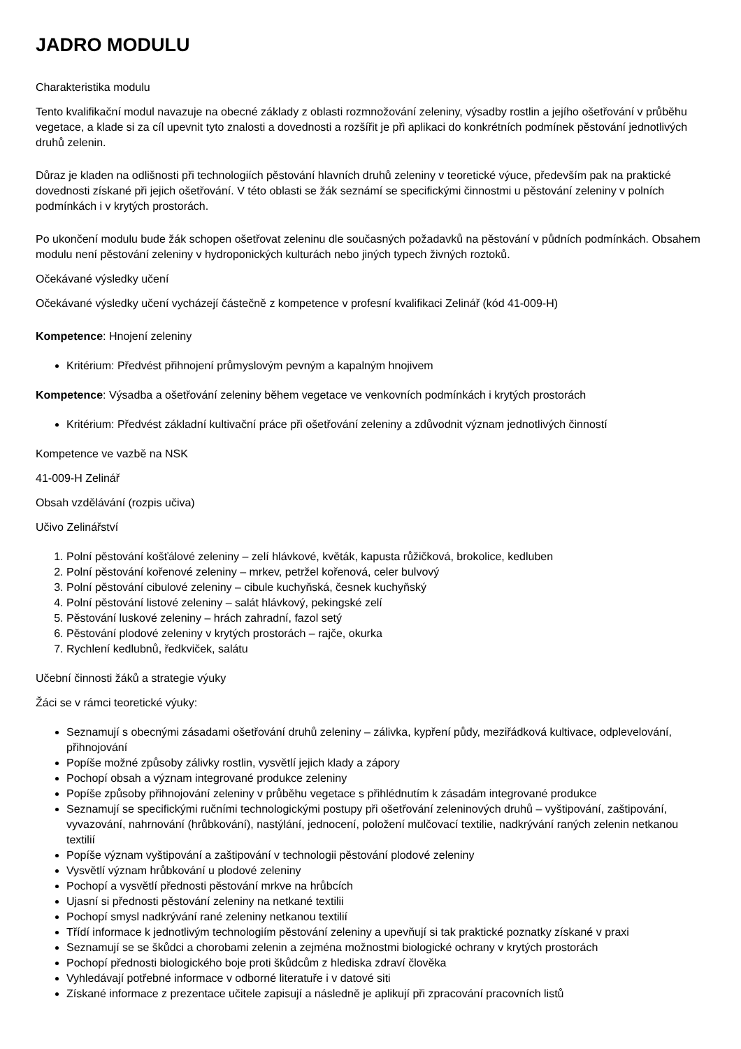JADRO MODULU
Charakteristika modulu
Tento kvalifikační modul navazuje na obecné základy z oblasti rozmnožování zeleniny, výsadby rostlin a jejího ošetřování v průběhu vegetace, a klade si za cíl upevnit tyto znalosti a dovednosti a rozšířit je při aplikaci do konkrétních podmínek pěstování jednotlivých druhů zelenin.
Důraz je kladen na odlišnosti při technologiích pěstování hlavních druhů zeleniny v teoretické výuce, především pak na praktické dovednosti získané při jejich ošetřování. V této oblasti se žák seznámí se specifickými činnostmi u pěstování zeleniny v polních podmínkách i v krytých prostorách.
Po ukončení modulu bude žák schopen ošetřovat zeleninu dle současných požadavků na pěstování v půdních podmínkách. Obsahem modulu není pěstování zeleniny v hydroponických kulturách nebo jiných typech živných roztoků.
Očekávané výsledky učení
Očekávané výsledky učení vycházejí částečně z kompetence v profesní kvalifikaci Zelinář (kód 41-009-H)
Kompetence: Hnojení zeleniny
Kritérium: Předvést přihnojení průmyslovým pevným a kapalným hnojivem
Kompetence: Výsadba a ošetřování zeleniny během vegetace ve venkovních podmínkách i krytých prostorách
Kritérium: Předvést základní kultivační práce při ošetřování zeleniny a zdůvodnit význam jednotlivých činností
Kompetence ve vazbě na NSK
41-009-H Zelinář
Obsah vzdělávání (rozpis učiva)
Učivo Zelinářství
1. Polní pěstování košťálové zeleniny – zelí hlávkové, květák, kapusta růžičková, brokolice, kedluben
2. Polní pěstování kořenové zeleniny – mrkev, petržel kořenová, celer bulvový
3. Polní pěstování cibulové zeleniny – cibule kuchyňská, česnek kuchyňský
4. Polní pěstování listové zeleniny – salát hlávkový, pekingské zelí
5. Pěstování luskové zeleniny – hrách zahradní, fazol setý
6. Pěstování plodové zeleniny v krytých prostorách – rajče, okurka
7. Rychlení kedlubnů, ředkviček, salátu
Učební činnosti žáků a strategie výuky
Žáci se v rámci teoretické výuky:
Seznamují s obecnými zásadami ošetřování druhů zeleniny – zálivka, kypření půdy, meziřádková kultivace, odplevelování, přihnojování
Popíše možné způsoby zálivky rostlin, vysvětlí jejich klady a zápory
Pochopí obsah a význam integrované produkce zeleniny
Popíše způsoby přihnojování zeleniny v průběhu vegetace s přihlédnutím k zásadám integrované produkce
Seznamují se specifickými ručními technologickými postupy při ošetřování zeleninových druhů – vyštipování, zaštipování, vyvazování, nahrnování (hrůbkování), nastýlání, jednocení, položení mulčovací textilie, nadkrývání raných zelenin netkanou textilií
Popíše význam vyštipování a zaštipování v technologii pěstování plodové zeleniny
Vysvětlí význam hrůbkování u plodové zeleniny
Pochopí a vysvětlí přednosti pěstování mrkve na hrůbcích
Ujasní si přednosti pěstování zeleniny na netkané textilii
Pochopí smysl nadkrývání rané zeleniny netkanou textilií
Třídí informace k jednotlivým technologiím pěstování zeleniny a upevňují si tak praktické poznatky získané v praxi
Seznamují se se škůdci a chorobami zelenin a zejména možnostmi biologické ochrany v krytých prostorách
Pochopí přednosti biologického boje proti škůdcům z hlediska zdraví člověka
Vyhledávají potřebné informace v odborné literatuře i v datové siti
Získané informace z prezentace učitele zapisují a následně je aplikují při zpracování pracovních listů